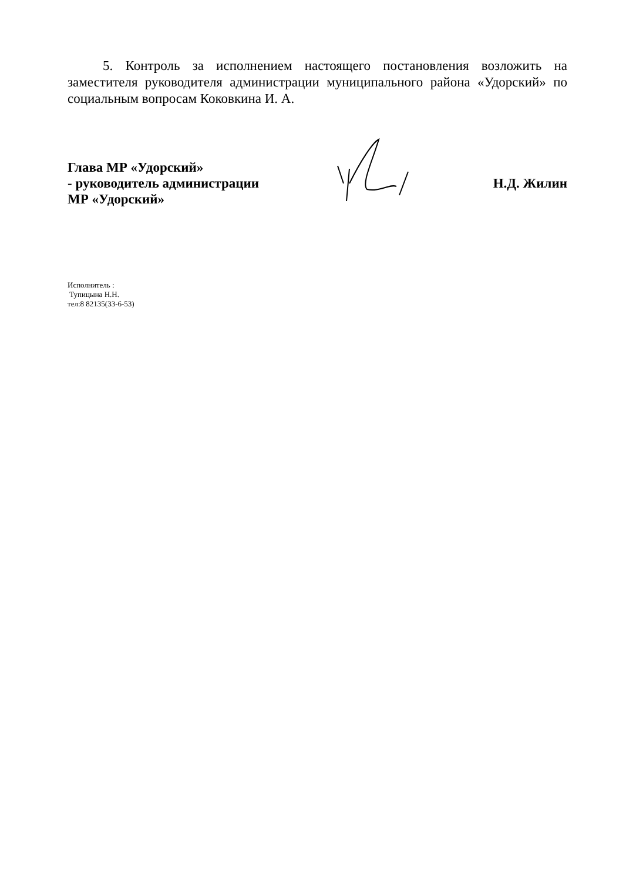5. Контроль за исполнением настоящего постановления возложить на заместителя руководителя администрации муниципального района «Удорский» по социальным вопросам Коковкина И. А.
Глава МР «Удорский»
- руководитель администрации
МР «Удорский»
Н.Д. Жилин
Исполнитель :
Тупицына Н.Н.
тел:8 82135(33-6-53)